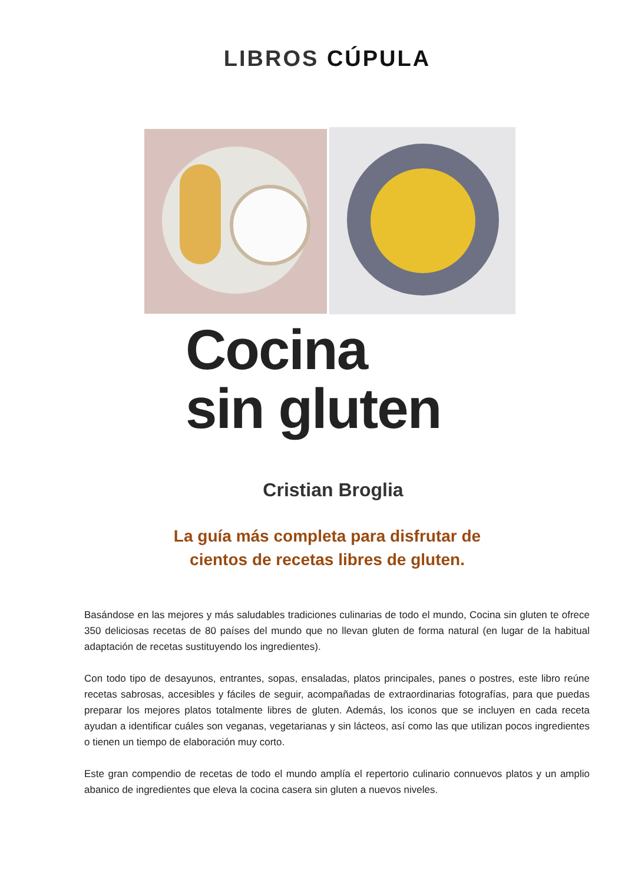LIBROS CÚPULA
Cocina
sin gluten
Cristian Broglia
La guía más completa para disfrutar de
cientos de recetas libres de gluten.
Basándose en las mejores y más saludables tradiciones culinarias de todo el mundo, Cocina sin gluten te ofrece 350 deliciosas recetas de 80 países del mundo que no llevan gluten de forma natural (en lugar de la habitual adaptación de recetas sustituyendo los ingredientes).
Con todo tipo de desayunos, entrantes, sopas, ensaladas, platos principales, panes o postres, este libro reúne recetas sabrosas, accesibles y fáciles de seguir, acompañadas de extraordinarias fotografías, para que puedas preparar los mejores platos totalmente libres de gluten. Además, los iconos que se incluyen en cada receta ayudan a identificar cuáles son veganas, vegetarianas y sin lácteos, así como las que utilizan pocos ingredientes o tienen un tiempo de elaboración muy corto.
Este gran compendio de recetas de todo el mundo amplía el repertorio culinario connuevos platos y un amplio abanico de ingredientes que eleva la cocina casera sin gluten a nuevos niveles.